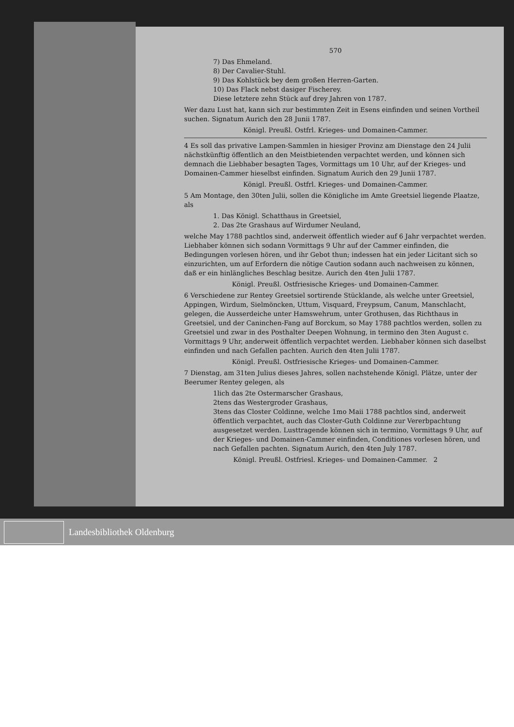570
7) Das Ehmeland.
8) Der Cavalier-Stuhl.
9) Das Kohlstück bey dem großen Herren-Garten.
10) Das Flack nebst dasiger Fischerey.
Diese letztere zehn Stück auf drey Jahren von 1787.
Wer dazu Lust hat, kann sich zur bestimmten Zeit in Esens einfinden und seinen Vortheil suchen. Signatum Aurich den 28 Junii 1787.
Königl. Preußl. Ostfrl. Krieges- und Domainen-Cammer.
4 Es soll das privative Lampen-Sammlen in hiesiger Provinz am Dienstage den 24 Julii nächstkünftig öffentlich an den Meistbietenden verpachtet werden, und können sich demnach die Liebhaber besagten Tages, Vormittags um 10 Uhr, auf der Krieges- und Domainen-Cammer hieselbst einfinden. Signatum Aurich den 29 Junii 1787.
Königl. Preußl. Ostfrl. Krieges- und Domainen-Cammer.
5 Am Montage, den 30ten Julii, sollen die Königliche im Amte Greetsiel liegende Plaatze, als
1. Das Königl. Schatthaus in Greetsiel,
2. Das 2te Grashaus auf Wirdumer Neuland,
welche May 1788 pachtlos sind, anderweit öffentlich wieder auf 6 Jahr verpachtet werden. Liebhaber können sich sodann Vormittags 9 Uhr auf der Cammer einfinden, die Bedingungen vorlesen hören, und ihr Gebot thun; indessen hat ein jeder Licitant sich so einzurichten, um auf Erfordern die nötige Caution sodann auch nachweisen zu können, daß er ein hinlängliches Beschlag besitze. Aurich den 4ten Julii 1787.
Königl. Preußl. Ostfriesische Krieges- und Domainen-Cammer.
6 Verschiedene zur Rentey Greetsiel sortirende Stücklande, als welche unter Greetsiel, Appingen, Wirdum, Sielmöncken, Uttum, Visquard, Freypsum, Canum, Manschlacht, gelegen, die Ausserdeiche unter Hamswehrum, unter Grothusen, das Richthaus in Greetsiel, und der Caninchen-Fang auf Borckum, so May 1788 pachtlos werden, sollen zu Greetsiel und zwar in des Posthalter Deepen Wohnung, in termino den 3ten August c. Vormittags 9 Uhr, anderweit öffentlich verpachtet werden. Liebhaber können sich daselbst einfinden und nach Gefallen pachten. Aurich den 4ten Julii 1787.
Königl. Preußl. Ostfriesische Krieges- und Domainen-Cammer.
7 Dienstag, am 31ten Julius dieses Jahres, sollen nachstehende Königl. Plätze, unter der Beerumer Rentey gelegen, als
1lich das 2te Ostermarscher Grashaus,
2tens das Westergroder Grashaus,
3tens das Closter Coldinne, welche 1mo Maii 1788 pachtlos sind, anderweit öffentlich verpachtet, auch das Closter-Guth Coldinne zur Vererbpachtung ausgesetzet werden. Lusttragende können sich in termino, Vormittags 9 Uhr, auf der Krieges- und Domainen-Cammer einfinden, Conditiones vorlesen hören, und nach Gefallen pachten. Signatum Aurich, den 4ten July 1787.
Königl. Preußl. Ostfriesl. Krieges- und Domainen-Cammer. 2
Landesbibliothek Oldenburg